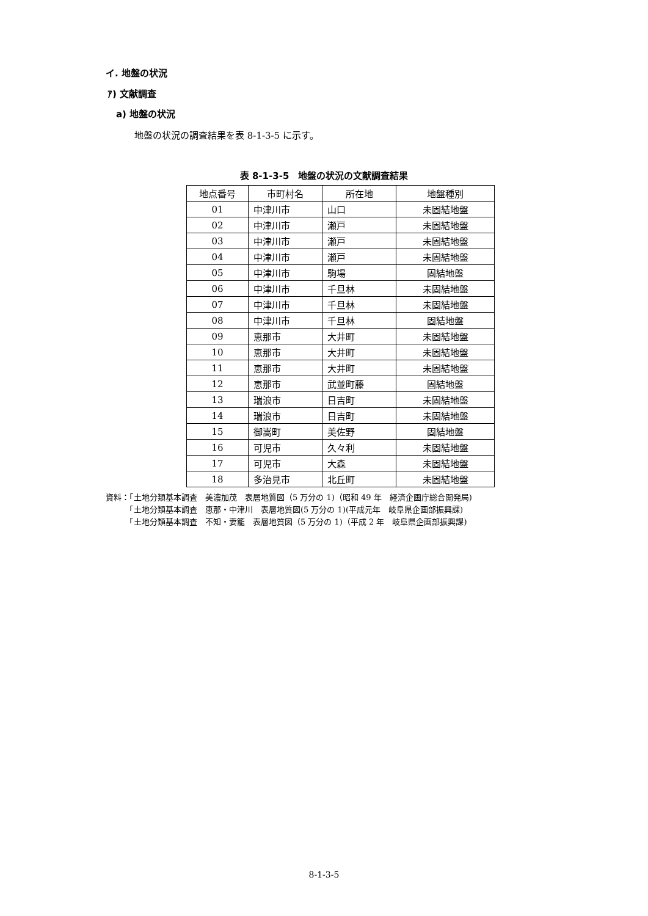イ. 地盤の状況
ｱ) 文献調査
a) 地盤の状況
地盤の状況の調査結果を表 8-1-3-5 に示す。
表 8-1-3-5　地盤の状況の文献調査結果
| 地点番号 | 市町村名 | 所在地 | 地盤種別 |
| --- | --- | --- | --- |
| 01 | 中津川市 | 山口 | 未固結地盤 |
| 02 | 中津川市 | 瀬戸 | 未固結地盤 |
| 03 | 中津川市 | 瀬戸 | 未固結地盤 |
| 04 | 中津川市 | 瀬戸 | 未固結地盤 |
| 05 | 中津川市 | 駒場 | 固結地盤 |
| 06 | 中津川市 | 千旦林 | 未固結地盤 |
| 07 | 中津川市 | 千旦林 | 未固結地盤 |
| 08 | 中津川市 | 千旦林 | 固結地盤 |
| 09 | 恵那市 | 大井町 | 未固結地盤 |
| 10 | 恵那市 | 大井町 | 未固結地盤 |
| 11 | 恵那市 | 大井町 | 未固結地盤 |
| 12 | 恵那市 | 武並町藤 | 固結地盤 |
| 13 | 瑞浪市 | 日吉町 | 未固結地盤 |
| 14 | 瑞浪市 | 日吉町 | 未固結地盤 |
| 15 | 御嵩町 | 美佐野 | 固結地盤 |
| 16 | 可児市 | 久々利 | 未固結地盤 |
| 17 | 可児市 | 大森 | 未固結地盤 |
| 18 | 多治見市 | 北丘町 | 未固結地盤 |
資料：「土地分類基本調査　美濃加茂　表層地質図（5 万分の 1)（昭和 49 年　経済企画庁総合開発局)
　　　「土地分類基本調査　恵那・中津川　表層地質図(5 万分の 1)(平成元年　岐阜県企画部振興課)
　　　「土地分類基本調査　不知・妻籠　表層地質図（5 万分の 1)（平成 2 年　岐阜県企画部振興課)
8-1-3-5